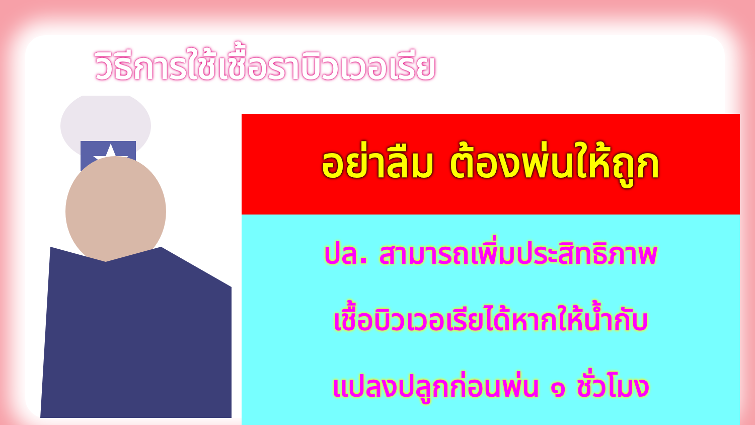วิธีการใช้เชื้อราบิวเวอเรีย
อย่าลืม ต้องพ่นให้ถูก
ปล. สามารถเพิ่มประสิทธิภาพ
เชื้อบิวเวอเรียได้หากให้น้ำกับ
แปลงปลูกก่อนพ่น ๑ ชั่วโมง